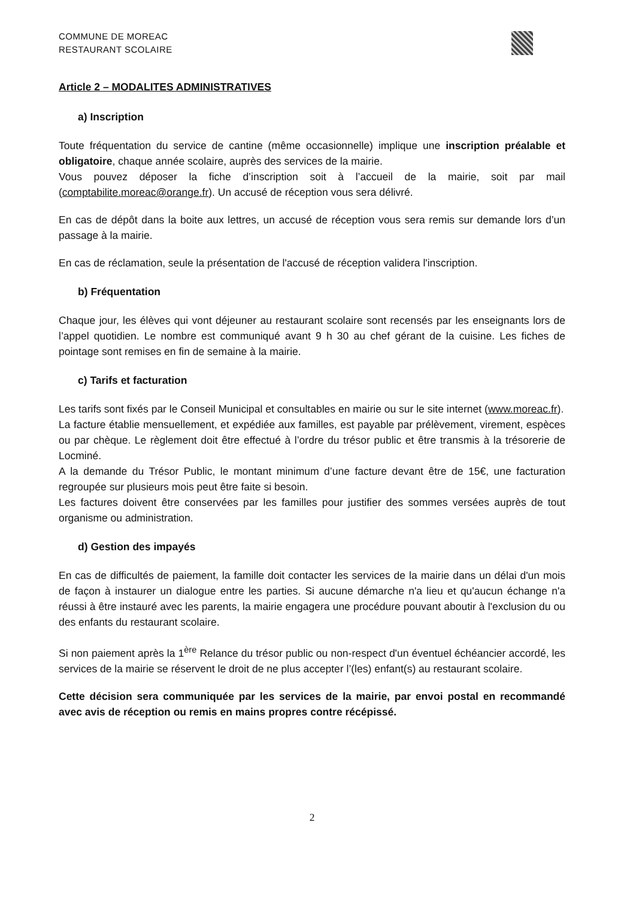COMMUNE DE MOREAC
RESTAURANT SCOLAIRE
Article 2 – MODALITES ADMINISTRATIVES
a) Inscription
Toute fréquentation du service de cantine (même occasionnelle) implique une inscription préalable et obligatoire, chaque année scolaire, auprès des services de la mairie.
Vous pouvez déposer la fiche d’inscription soit à l’accueil de la mairie, soit par mail (comptabilite.moreac@orange.fr). Un accusé de réception vous sera délivré.
En cas de dépôt dans la boite aux lettres, un accusé de réception vous sera remis sur demande lors d’un passage à la mairie.
En cas de réclamation, seule la présentation de l'accusé de réception validera l'inscription.
b) Fréquentation
Chaque jour, les élèves qui vont déjeuner au restaurant scolaire sont recensés par les enseignants lors de l’appel quotidien. Le nombre est communiqué avant 9 h 30 au chef gérant de la cuisine. Les fiches de pointage sont remises en fin de semaine à la mairie.
c) Tarifs et facturation
Les tarifs sont fixés par le Conseil Municipal et consultables en mairie ou sur le site internet (www.moreac.fr).
La facture établie mensuellement, et expédiée aux familles, est payable par prélèvement, virement, espèces ou par chèque. Le règlement doit être effectué à l’ordre du trésor public et être transmis à la trésorerie de Locminé.
A la demande du Trésor Public, le montant minimum d’une facture devant être de 15€, une facturation regroupée sur plusieurs mois peut être faite si besoin.
Les factures doivent être conservées par les familles pour justifier des sommes versées auprès de tout organisme ou administration.
d) Gestion des impayés
En cas de difficultés de paiement, la famille doit contacter les services de la mairie dans un délai d'un mois de façon à instaurer un dialogue entre les parties. Si aucune démarche n'a lieu et qu'aucun échange n'a réussi à être instauré avec les parents, la mairie engagera une procédure pouvant aboutir à l'exclusion du ou des enfants du restaurant scolaire.
Si non paiement après la 1<sup>ère</sup> Relance du trésor public ou non-respect d'un éventuel échéancier accordé, les services de la mairie se réservent le droit de ne plus accepter l’(les) enfant(s) au restaurant scolaire.
Cette décision sera communiquée par les services de la mairie, par envoi postal en recommandé avec avis de réception ou remis en mains propres contre récépissé.
2